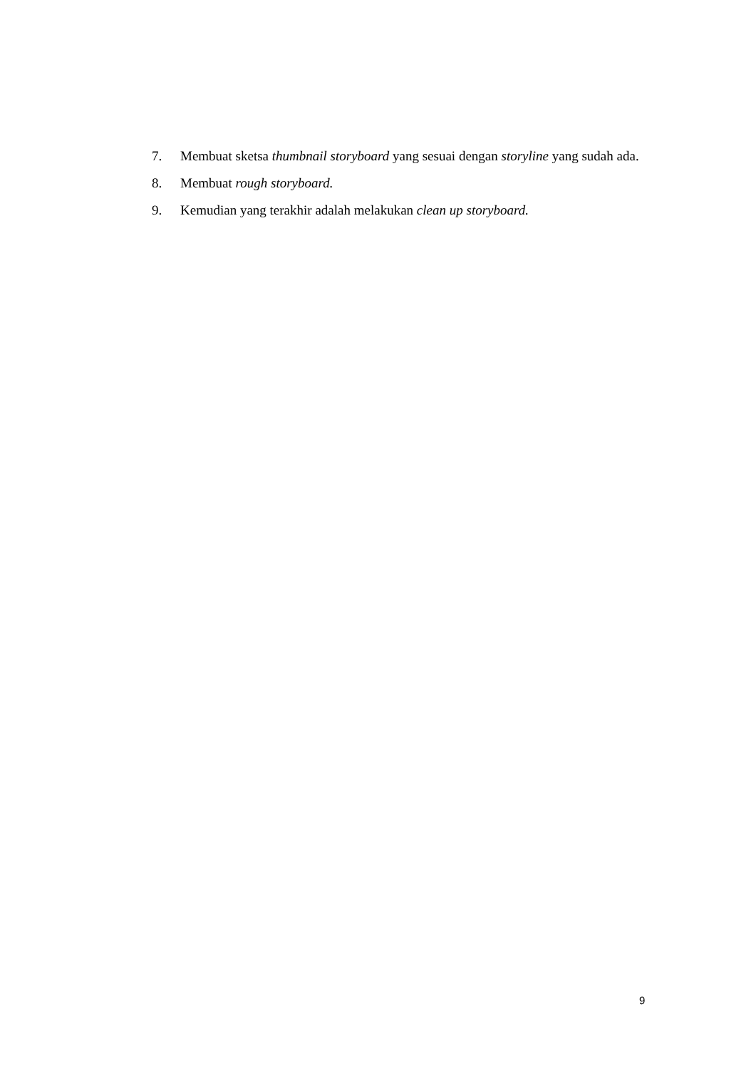7. Membuat sketsa thumbnail storyboard yang sesuai dengan storyline yang sudah ada.
8. Membuat rough storyboard.
9. Kemudian yang terakhir adalah melakukan clean up storyboard.
9